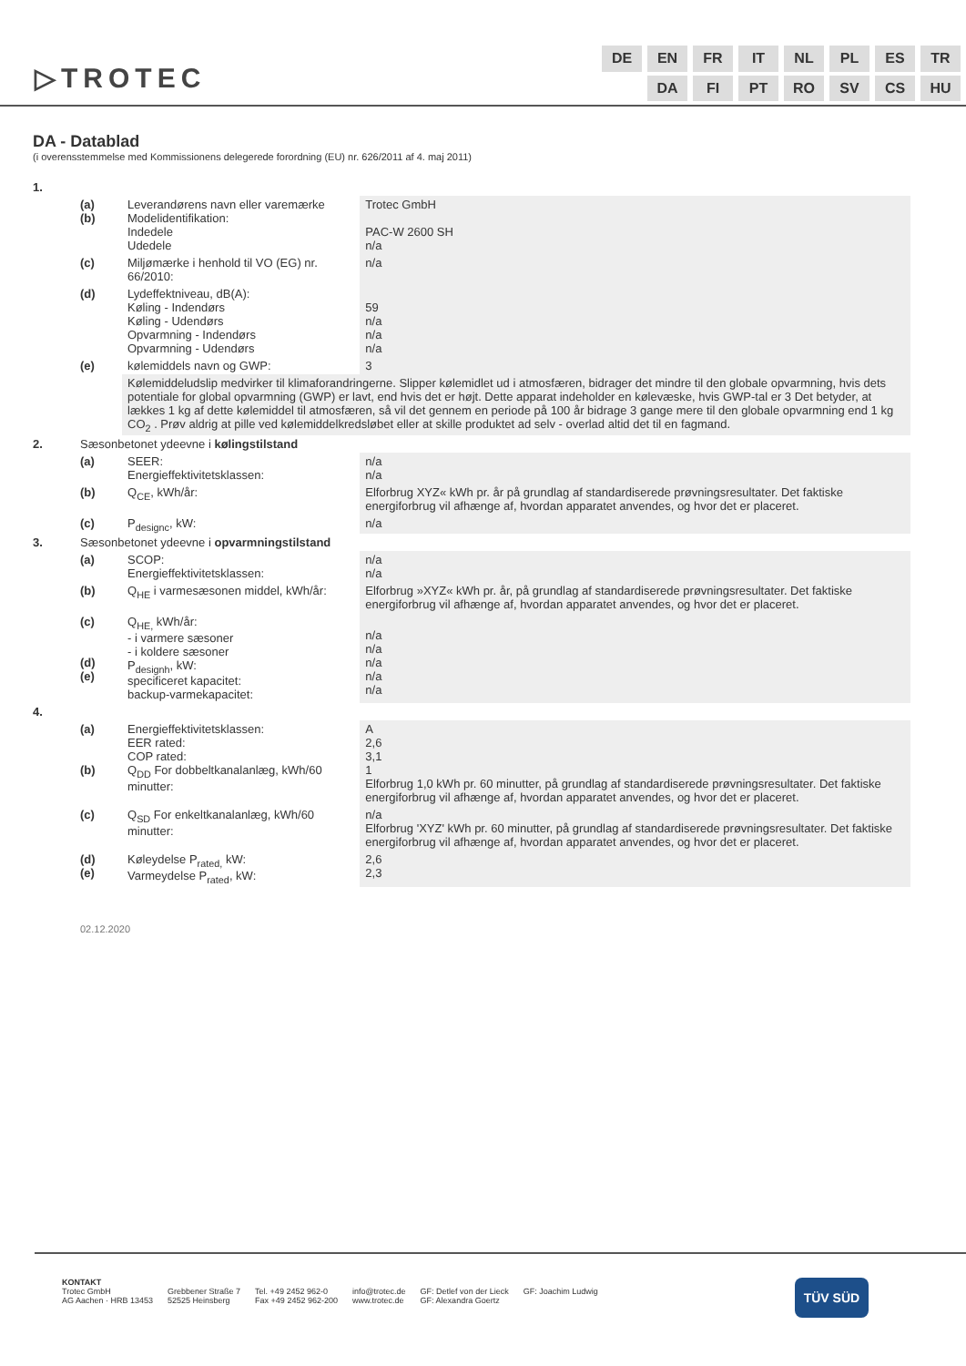▷TROTEC
| DE | EN | FR | IT | NL | PL | ES | TR |
| | DA | FI | PT | RO | SV | CS | HU |
DA - Datablad
(i overensstemmelse med Kommissionens delegerede forordning (EU) nr. 626/2011 af 4. maj 2011)
| 1. | | | |
| | (a) (b) | Leverandørens navn eller varemærke Modelidentifikation: Indedele Udedele | Trotec GmbH PAC-W 2600 SH n/a |
| | (c) | Miljømærke i henhold til VO (EG) nr. 66/2010: | n/a |
| | (d) | Lydeffektniveau, dB(A): Køling - Indendørs Køling - Udendørs Opvarmning - Indendørs Opvarmning - Udendørs | 59 n/a n/a n/a |
| | (e) | kølemiddels navn og GWP: | 3 |
| | | Kølemiddeludslip medvirker til klimaforandringerne. Slipper kølemidlet ud i atmosfæren, bidrager det mindre til den globale opvarmning, hvis dets potentiale for global opvarmning (GWP) er lavt, end hvis det er højt. Dette apparat indeholder en kølevæske, hvis GWP-tal er 3 Det betyder, at lækkes 1 kg af dette kølemiddel til atmosfæren, så vil det gennem en periode på 100 år bidrage 3 gange mere til den globale opvarmning end 1 kg CO<sub>2</sub> . Prøv aldrig at pille ved kølemiddelkredsløbet eller at skille produktet ad selv - overlad altid det til en fagmand. | |
| 2. | Sæsonbetonet ydeevne i kølingstilstand | | |
| | (a) | SEER: Energieffektivitetsklassen: | n/a n/a |
| | (b) | Q<sub>CE</sub>, kWh/år: | Elforbrug XYZ« kWh pr. år på grundlag af standardiserede prøvningsresultater. Det faktiske energiforbrug vil afhænge af, hvordan apparatet anvendes, og hvor det er placeret. |
| | (c) | P<sub>designc</sub>, kW: | n/a |
| 3. | Sæsonbetonet ydeevne i opvarmningstilstand | | |
| | (a) | SCOP: Energieffektivitetsklassen: | n/a n/a |
| | (b) | Q<sub>HE</sub> i varmesæsonen middel, kWh/år: | Elforbrug »XYZ« kWh pr. år, på grundlag af standardiserede prøvningsresultater. Det faktiske energiforbrug vil afhænge af, hvordan apparatet anvendes, og hvor det er placeret. |
| | (c) (d) (e) | Q<sub>HE,</sub> kWh/år: - i varmere sæsoner - i koldere sæsoner P<sub>designh</sub>, kW: specificeret kapacitet: backup-varmekapacitet: | n/a n/a n/a n/a n/a |
| 4. | | | |
| | (a) (b) | Energieffektivitetsklassen: EER rated: COP rated: Q<sub>DD</sub> For dobbeltkanalanlæg, kWh/60 minutter: | A 2,6 3,1 1 Elforbrug 1,0 kWh pr. 60 minutter, på grundlag af standardiserede prøvningsresultater. Det faktiske energiforbrug vil afhænge af, hvordan apparatet anvendes, og hvor det er placeret. |
| | (c) | Q<sub>SD</sub> For enkeltkanalanlæg, kWh/60 minutter: | n/a Elforbrug 'XYZ' kWh pr. 60 minutter, på grundlag af standardiserede prøvningsresultater. Det faktiske energiforbrug vil afhænge af, hvordan apparatet anvendes, og hvor det er placeret. |
| | (d) (e) | Køleydelse P<sub>rated,</sub> kW: Varmeydelse P<sub>rated</sub>, kW: | 2,6 2,3 |
02.12.2020
KONTAKT
Trotec GmbH
AG Aachen · HRB 13453
Grebbener Straße 7
52525 Heinsberg
Tel. +49 2452 962-0
Fax +49 2452 962-200
info@trotec.de
www.trotec.de
GF: Detlef von der Lieck
GF: Alexandra Goertz
GF: Joachim Ludwig
TÜV SÜD